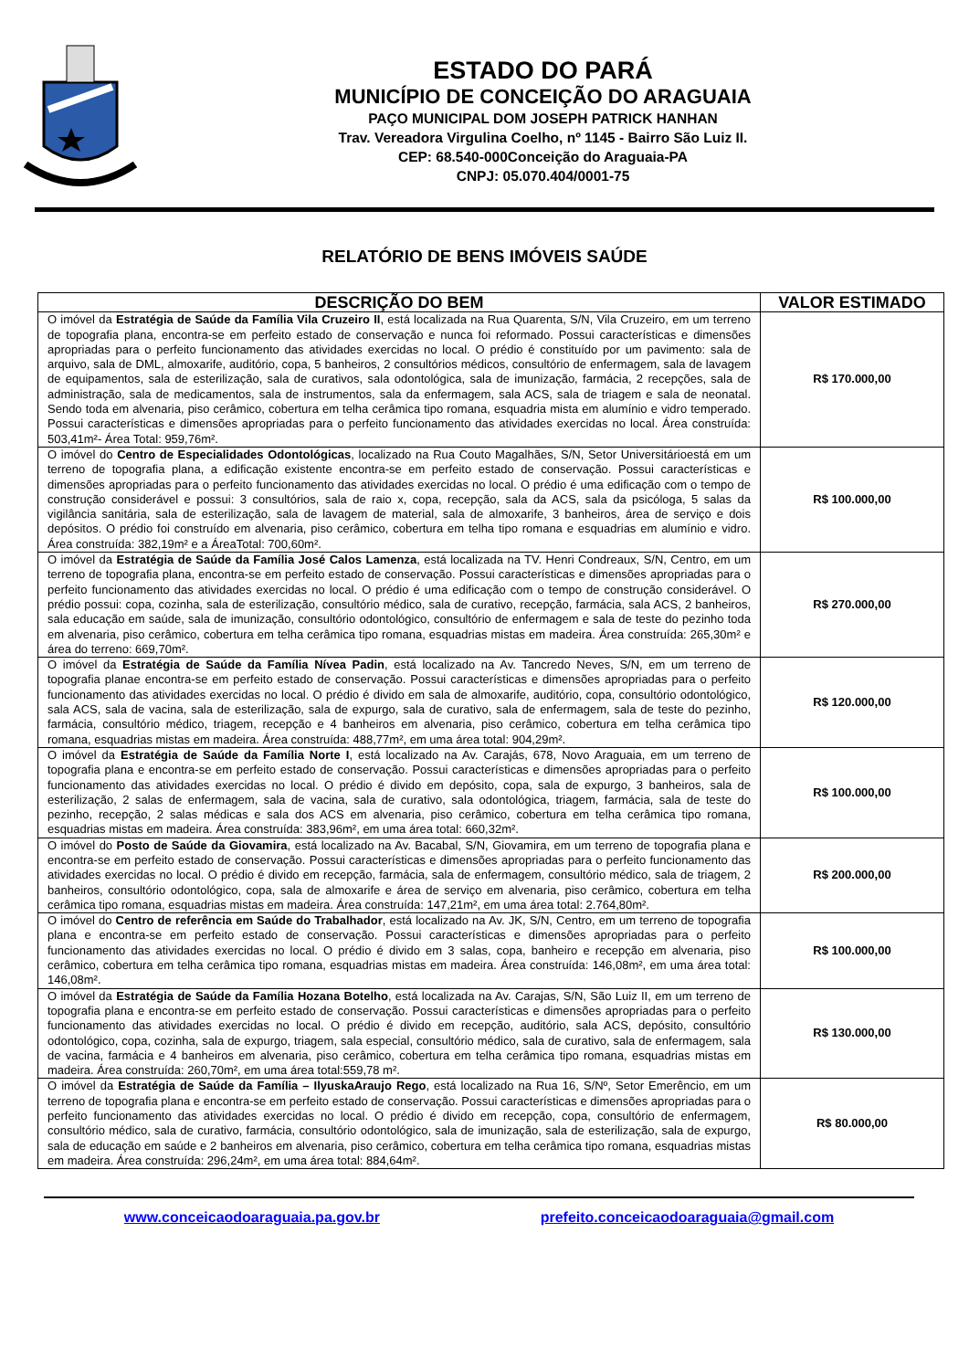ESTADO DO PARÁ
MUNICÍPIO DE CONCEIÇÃO DO ARAGUAIA
PAÇO MUNICIPAL DOM JOSEPH PATRICK HANHAN
Trav. Vereadora Virgulina Coelho, nº 1145 - Bairro São Luiz II.
CEP: 68.540-000Conceição do Araguaia-PA
CNPJ: 05.070.404/0001-75
RELATÓRIO DE BENS IMÓVEIS SAÚDE
| DESCRIÇÃO DO BEM | VALOR ESTIMADO |
| --- | --- |
| O imóvel da Estratégia de Saúde da Família Vila Cruzeiro II , está localizada na Rua Quarenta, S/N, Vila Cruzeiro, em um terreno de topografia plana, encontra-se em perfeito estado de conservação e nunca foi reformado. Possui características e dimensões apropriadas para o perfeito funcionamento das atividades exercidas no local. O prédio é constituído por um pavimento: sala de arquivo, sala de DML, almoxarife, auditório, copa, 5 banheiros, 2 consultórios médicos, consultório de enfermagem, sala de lavagem de equipamentos, sala de esterilização, sala de curativos, sala odontológica, sala de imunização, farmácia, 2 recepções, sala de administração, sala de medicamentos, sala de instrumentos, sala da enfermagem, sala ACS, sala de triagem e sala de neonatal. Sendo toda em alvenaria, piso cerâmico, cobertura em telha cerâmica tipo romana, esquadria mista em alumínio e vidro temperado. Possui características e dimensões apropriadas para o perfeito funcionamento das atividades exercidas no local. Área construída: 503,41m²- Área Total: 959,76m². | R$ 170.000,00 |
| O imóvel do Centro de Especialidades Odontológicas , localizado na Rua Couto Magalhães, S/N, Setor Universitárioestá em um terreno de topografia plana, a edificação existente encontra-se em perfeito estado de conservação. Possui características e dimensões apropriadas para o perfeito funcionamento das atividades exercidas no local. O prédio é uma edificação com o tempo de construção considerável e possui: 3 consultórios, sala de raio x, copa, recepção, sala da ACS, sala da psicóloga, 5 salas da vigilância sanitária, sala de esterilização, sala de lavagem de material, sala de almoxarife, 3 banheiros, área de serviço e dois depósitos. O prédio foi construído em alvenaria, piso cerâmico, cobertura em telha tipo romana e esquadrias em alumínio e vidro. Área construída: 382,19m² e a ÁreaTotal: 700,60m². | R$ 100.000,00 |
| O imóvel da Estratégia de Saúde da Família José Calos Lamenza , está localizada na TV. Henri Condreaux, S/N, Centro, em um terreno de topografia plana, encontra-se em perfeito estado de conservação. Possui características e dimensões apropriadas para o perfeito funcionamento das atividades exercidas no local. O prédio é uma edificação com o tempo de construção considerável. O prédio possui: copa, cozinha, sala de esterilização, consultório médico, sala de curativo, recepção, farmácia, sala ACS, 2 banheiros, sala educação em saúde, sala de imunização, consultório odontológico, consultório de enfermagem e sala de teste do pezinho toda em alvenaria, piso cerâmico, cobertura em telha cerâmica tipo romana, esquadrias mistas em madeira. Área construída: 265,30m² e área do terreno: 669,70m². | R$ 270.000,00 |
| O imóvel da Estratégia de Saúde da Família Nívea Padin , está localizado na Av. Tancredo Neves, S/N, em um terreno de topografia planae encontra-se em perfeito estado de conservação. Possui características e dimensões apropriadas para o perfeito funcionamento das atividades exercidas no local. O prédio é divido em sala de almoxarife, auditório, copa, consultório odontológico, sala ACS, sala de vacina, sala de esterilização, sala de expurgo, sala de curativo, sala de enfermagem, sala de teste do pezinho, farmácia, consultório médico, triagem, recepção e 4 banheiros em alvenaria, piso cerâmico, cobertura em telha cerâmica tipo romana, esquadrias mistas em madeira. Área construída: 488,77m², em uma área total: 904,29m². | R$ 120.000,00 |
| O imóvel da Estratégia de Saúde da Família Norte I , está localizado na Av. Carajás, 678, Novo Araguaia, em um terreno de topografia plana e encontra-se em perfeito estado de conservação. Possui características e dimensões apropriadas para o perfeito funcionamento das atividades exercidas no local. O prédio é divido em depósito, copa, sala de expurgo, 3 banheiros, sala de esterilização, 2 salas de enfermagem, sala de vacina, sala de curativo, sala odontológica, triagem, farmácia, sala de teste do pezinho, recepção, 2 salas médicas e sala dos ACS em alvenaria, piso cerâmico, cobertura em telha cerâmica tipo romana, esquadrias mistas em madeira. Área construída: 383,96m², em uma área total: 660,32m². | R$ 100.000,00 |
| O imóvel do Posto de Saúde da Giovamira , está localizado na Av. Bacabal, S/N, Giovamira, em um terreno de topografia plana e encontra-se em perfeito estado de conservação. Possui características e dimensões apropriadas para o perfeito funcionamento das atividades exercidas no local. O prédio é divido em recepção, farmácia, sala de enfermagem, consultório médico, sala de triagem, 2 banheiros, consultório odontológico, copa, sala de almoxarife e área de serviço em alvenaria, piso cerâmico, cobertura em telha cerâmica tipo romana, esquadrias mistas em madeira. Área construída: 147,21m², em uma área total: 2.764,80m². | R$ 200.000,00 |
| O imóvel do Centro de referência em Saúde do Trabalhador , está localizado na Av. JK, S/N, Centro, em um terreno de topografia plana e encontra-se em perfeito estado de conservação. Possui características e dimensões apropriadas para o perfeito funcionamento das atividades exercidas no local. O prédio é divido em 3 salas, copa, banheiro e recepção em alvenaria, piso cerâmico, cobertura em telha cerâmica tipo romana, esquadrias mistas em madeira. Área construída: 146,08m², em uma área total: 146,08m². | R$ 100.000,00 |
| O imóvel da Estratégia de Saúde da Família Hozana Botelho , está localizada na Av. Carajas, S/N, São Luiz II, em um terreno de topografia plana e encontra-se em perfeito estado de conservação. Possui características e dimensões apropriadas para o perfeito funcionamento das atividades exercidas no local. O prédio é divido em recepção, auditório, sala ACS, depósito, consultório odontológico, copa, cozinha, sala de expurgo, triagem, sala especial, consultório médico, sala de curativo, sala de enfermagem, sala de vacina, farmácia e 4 banheiros em alvenaria, piso cerâmico, cobertura em telha cerâmica tipo romana, esquadrias mistas em madeira. Área construída: 260,70m², em uma área total:559,78 m². | R$ 130.000,00 |
| O imóvel da Estratégia de Saúde da Família – IlyuskaAraujo Rego , está localizado na Rua 16, S/Nº, Setor Emerêncio, em um terreno de topografia plana e encontra-se em perfeito estado de conservação. Possui características e dimensões apropriadas para o perfeito funcionamento das atividades exercidas no local. O prédio é divido em recepção, copa, consultório de enfermagem, consultório médico, sala de curativo, farmácia, consultório odontológico, sala de imunização, sala de esterilização, sala de expurgo, sala de educação em saúde e 2 banheiros em alvenaria, piso cerâmico, cobertura em telha cerâmica tipo romana, esquadrias mistas em madeira. Área construída: 296,24m², em uma área total: 884,64m². | R$ 80.000,00 |
www.conceicaodoaraguaia.pa.gov.br prefeito.conceicaodoaraguaia@gmail.com